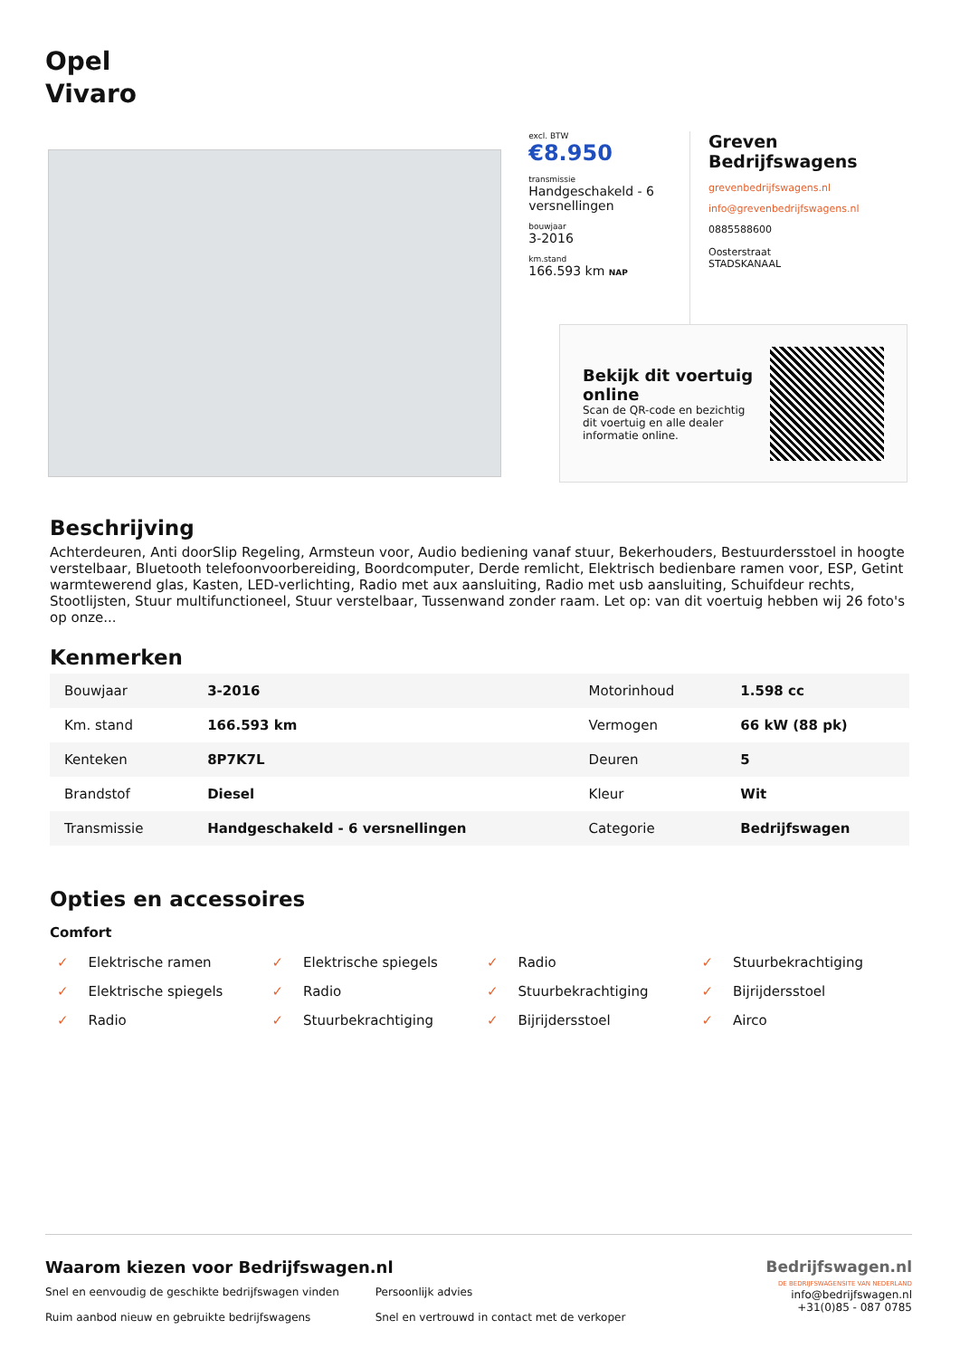Opel
Vivaro
excl. BTW
€8.950
transmissie
Handgeschakeld - 6 versnellingen
bouwjaar
3-2016
km.stand
166.593 km NAP
Greven Bedrijfswagens
grevenbedrijfswagens.nl
info@grevenbedrijfswagens.nl
0885588600
Oosterstraat
STADSKANAAL
Bekijk dit voertuig online
Scan de QR-code en bezichtig dit voertuig en alle dealer informatie online.
Beschrijving
Achterdeuren, Anti doorSlip Regeling, Armsteun voor, Audio bediening vanaf stuur, Bekerhouders, Bestuurdersstoel in hoogte verstelbaar, Bluetooth telefoonvoorbereiding, Boordcomputer, Derde remlicht, Elektrisch bedienbare ramen voor, ESP, Getint warmtewerend glas, Kasten, LED-verlichting, Radio met aux aansluiting, Radio met usb aansluiting, Schuifdeur rechts, Stootlijsten, Stuur multifunctioneel, Stuur verstelbaar, Tussenwand zonder raam. Let op: van dit voertuig hebben wij 26 foto's op onze...
Kenmerken
| Bouwjaar | 3-2016 | Motorinhoud | 1.598 cc |
| Km. stand | 166.593 km | Vermogen | 66 kW (88 pk) |
| Kenteken | 8P7K7L | Deuren | 5 |
| Brandstof | Diesel | Kleur | Wit |
| Transmissie | Handgeschakeld - 6 versnellingen | Categorie | Bedrijfswagen |
Opties en accessoires
Comfort
✓ Elektrische ramen ✓ Elektrische spiegels ✓ Radio ✓ Stuurbekrachtiging ✓ Elektrische spiegels ✓ Radio ✓ Stuurbekrachtiging ✓ Bijrijdersstoel ✓ Radio ✓ Stuurbekrachtiging ✓ Bijrijdersstoel ✓ Airco
Waarom kiezen voor Bedrijfswagen.nl
Snel en eenvoudig de geschikte bedrijfswagen vinden
Ruim aanbod nieuw en gebruikte bedrijfswagens
Persoonlijk advies
Snel en vertrouwd in contact met de verkoper
Bedrijfswagen.nl
DE BEDRIJFSWAGENSITE VAN NEDERLAND
info@bedrijfswagen.nl
+31(0)85 - 087 0785